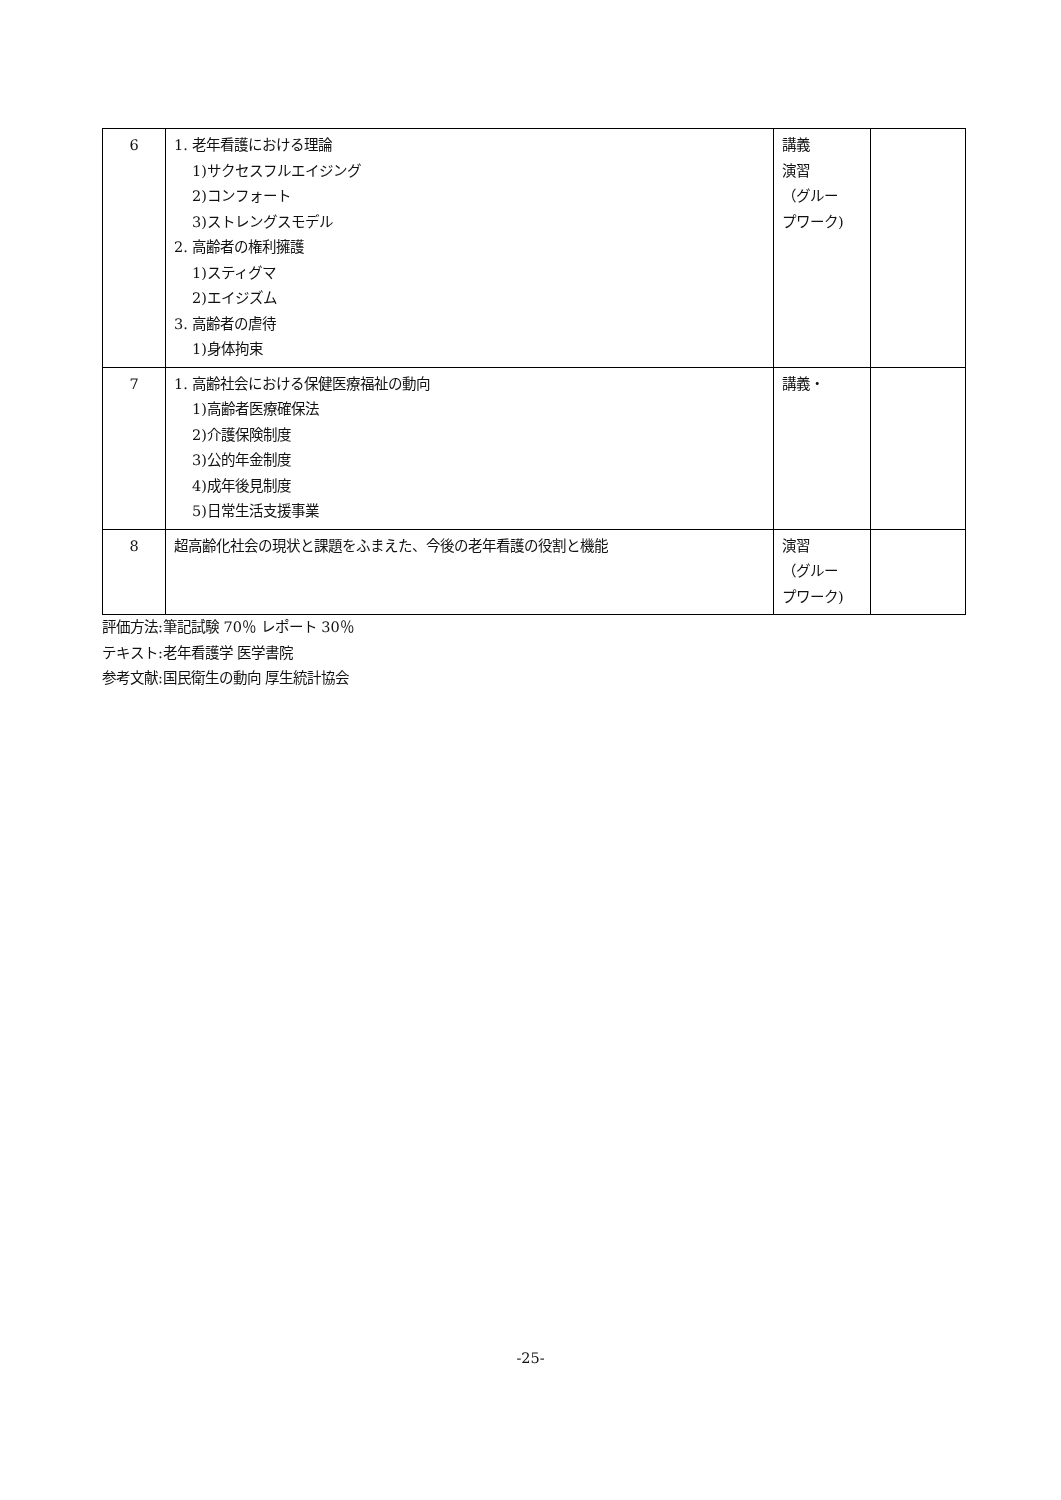| 6 | 1. 老年看護における理論 1)サクセスフルエイジング 2)コンフォート 3)ストレングスモデル 2. 高齢者の権利擁護 1)スティグマ 2)エイジズム 3. 高齢者の虐待 1)身体拘束 | 講義 演習 （グルー プワーク) | |
| 7 | 1. 高齢社会における保健医療福祉の動向 1)高齢者医療確保法 2)介護保険制度 3)公的年金制度 4)成年後見制度 5)日常生活支援事業 | 講義・ | |
| 8 | 超高齢化社会の現状と課題をふまえた、今後の老年看護の役割と機能 | 演習 （グルー プワーク) | |
評価方法:筆記試験 70％ レポート 30％
テキスト:老年看護学 医学書院
参考文献:国民衛生の動向 厚生統計協会
-25-